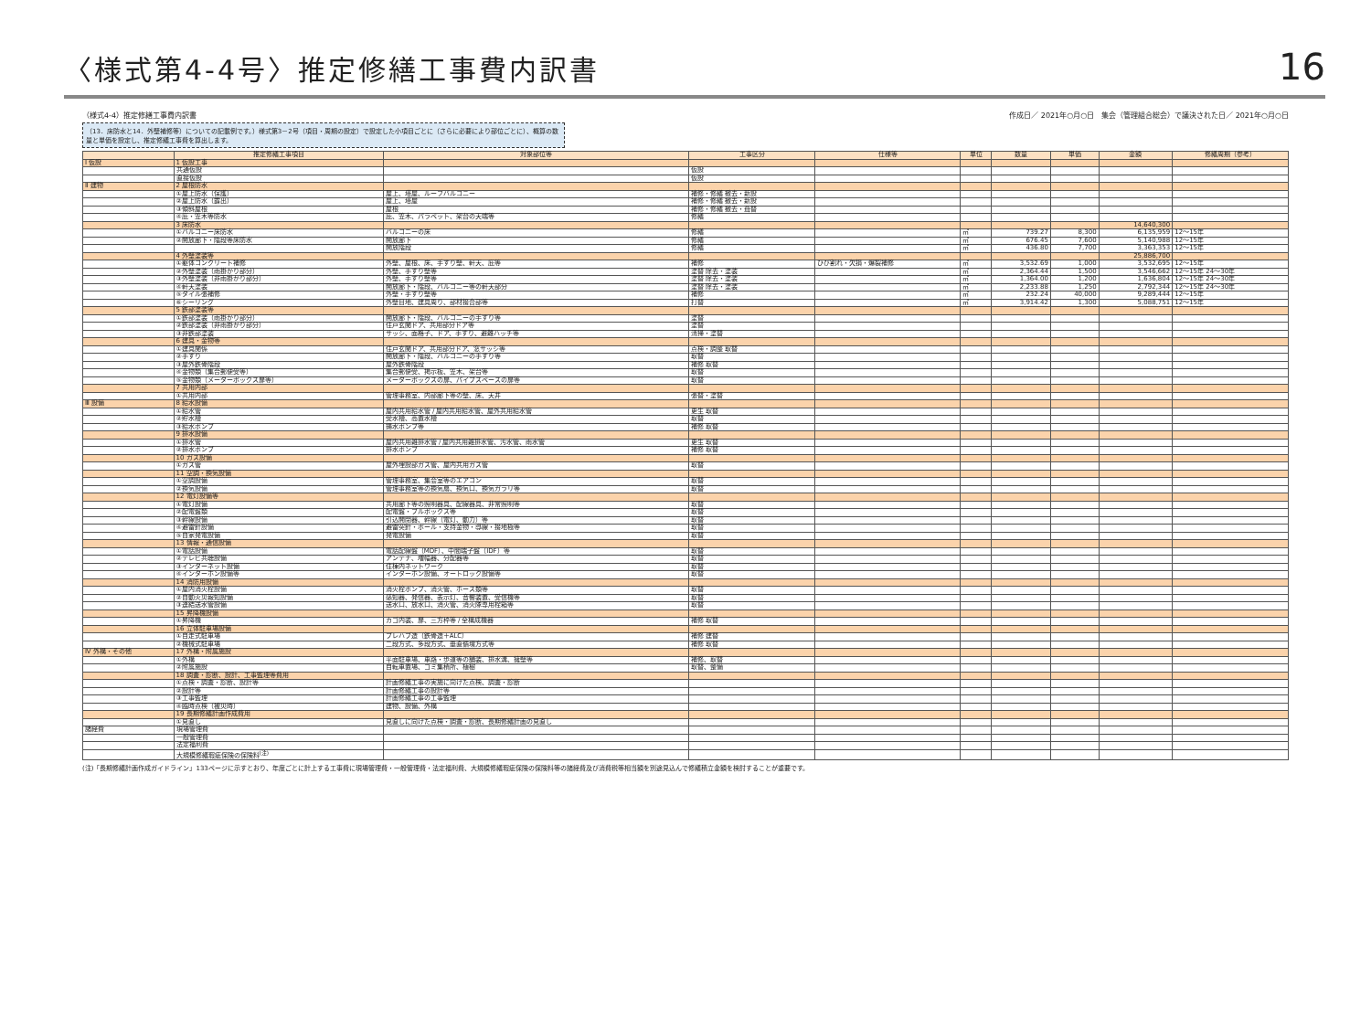〈様式第4-4号〉推定修繕工事費内訳書
16
（様式4-4）推定修繕工事費内訳書 作成日／ 2021年○月○日　集会（管理組合総会）で議決された日／ 2021年○月○日
（13．床防水と14．外壁補修等）についての記載例です。）様式第3－2号（項目・周期の設定）で設定した小項目ごとに（さらに必要により部位ごとに）、概算の数量と単価を設定し、推定修繕工事費を算出します。
| | 推定修繕工事項目 | 対象部位等 | 工事区分 | 仕様等 | 単位 | 数量 | 単価 | 金額 | 修繕周期（参考） |
| --- | --- | --- | --- | --- | --- | --- | --- | --- | --- |
| Ⅰ 仮設 | 1 仮設工事 | | | | | | | | |
| | 共通仮設 | | 仮設 | | | | | | |
| | 直接仮設 | | 仮設 | | | | | | |
| Ⅱ 建物 | 2 屋根防水 | | | | | | | | |
| | ①屋上防水（保護） | 屋上、塔屋、ルーフバルコニー | 補修・修繕 撤去・新設 | | | | | | |
| | ②屋上防水（露出） | 屋上、塔屋 | 補修・修繕 撤去・新設 | | | | | | |
| | ③傾斜屋根 | 屋根 | 補修・修繕 撤去・葺替 | | | | | | |
| | ④庇・笠木等防水 | 庇、笠木、パラペット、架台の天端等 | 修繕 | | | | | | |
| | 3 床防水 | | | | | | | 14,640,300 | |
| | ①バルコニー床防水 | バルコニーの床 | 修繕 | | ㎡ | 739.27 | 8,300 | 6,135,959 | 12～15年 |
| | ②開放廊下・階段等床防水 | 開放廊下 | 修繕 | | ㎡ | 676.45 | 7,600 | 5,140,988 | 12～15年 |
| | | 開放階段 | 修繕 | | ㎡ | 436.80 | 7,700 | 3,363,353 | 12～15年 |
| | 4 外壁塗装等 | | | | | | | 25,886,700 | |
| | ①躯体コンクリート補修 | 外壁、屋根、床、手すり壁、軒天、庇等 | 補修 | ひび割れ・欠損・爆裂補修 | ㎡ | 3,532.69 | 1,000 | 3,532,695 | 12～15年 |
| | ②外壁塗装（雨掛かり部分） | 外壁、手すり壁等 | 塗替 除去・塗装 | | ㎡ | 2,364.44 | 1,500 | 3,546,662 | 12～15年 24～30年 |
| | ③外壁塗装（非雨掛かり部分） | 外壁、手すり壁等 | 塗替 除去・塗装 | | ㎡ | 1,364.00 | 1,200 | 1,636,804 | 12～15年 24～30年 |
| | ④軒天塗装 | 開放廊下・階段、バルコニー等の軒天部分 | 塗替 除去・塗装 | | ㎡ | 2,233.88 | 1,250 | 2,792,344 | 12～15年 24～30年 |
| | ⑤タイル張補修 | 外壁・手すり壁等 | 補修 | | ㎡ | 232.24 | 40,000 | 9,289,444 | 12～15年 |
| | ⑥シーリング | 外壁目地、建具周り、部材接合部等 | 打替 | | ㎡ | 3,914.42 | 1,300 | 5,088,751 | 12～15年 |
| | 5 鉄部塗装等 | | | | | | | | |
| | ①鉄部塗装（雨掛かり部分） | 開放廊下・階段、バルコニーの手すり等 | 塗替 | | | | | | |
| | ②鉄部塗装（非雨掛かり部分） | 住戸玄関ドア、共用部分ドア等 | 塗替 | | | | | | |
| | ③非鉄部塗装 | サッシ、面格子、ドア、手すり、避難ハッチ等 | 清掃・塗替 | | | | | | |
| | 6 建具・金物等 | | | | | | | | |
| | ①建具関係 | 住戸玄関ドア、共用部分ドア、窓サッシ等 | 点検・調整 取替 | | | | | | |
| | ②手すり | 開放廊下・階段、バルコニーの手すり等 | 取替 | | | | | | |
| | ③屋外鉄骨階段 | 屋外鉄骨階段 | 補修 取替 | | | | | | |
| | ④金物類（集合郵便受等） | 集合郵便受、掲示板、笠木、架台等 | 取替 | | | | | | |
| | ⑤金物類（メーターボックス扉等） | メーターボックスの扉、パイプスペースの扉等 | 取替 | | | | | | |
| | 7 共用内部 | | | | | | | | |
| | ①共用内部 | 管理事務室、内部廊下等の壁、床、天井 | 張替・塗替 | | | | | | |
| Ⅲ 設備 | 8 給水設備 | | | | | | | | |
| | ①給水管 | 屋内共用給水管 / 屋内共用給水管、屋外共用給水管 | 更生 取替 | | | | | | |
| | ②貯水槽 | 受水槽、高置水槽 | 取替 | | | | | | |
| | ③給水ポンプ | 揚水ポンプ等 | 補修 取替 | | | | | | |
| | 9 排水設備 | | | | | | | | |
| | ①排水管 | 屋内共用雑排水管 / 屋内共用雑排水管、汚水管、雨水管 | 更生 取替 | | | | | | |
| | ②排水ポンプ | 排水ポンプ | 補修 取替 | | | | | | |
| | 10 ガス設備 | | | | | | | | |
| | ①ガス管 | 屋外埋設部ガス管、屋内共用ガス管 | 取替 | | | | | | |
| | 11 空調・換気設備 | | | | | | | | |
| | ①空調設備 | 管理事務室、集会室等のエアコン | 取替 | | | | | | |
| | ②換気設備 | 管理事務室等の換気扇、換気口、換気ガラリ等 | 取替 | | | | | | |
| | 12 電灯設備等 | | | | | | | | |
| | ①電灯設備 | 共用廊下等の照明器具、配線器具、非常照明等 | 取替 | | | | | | |
| | ②配電盤類 | 配電盤・プルボックス等 | 取替 | | | | | | |
| | ③幹線設備 | 引込開閉器、幹線（電灯、動力）等 | 取替 | | | | | | |
| | ④避雷針設備 | 避雷突針・ポール・支持金物・導線・接地極等 | 取替 | | | | | | |
| | ⑤自家発電設備 | 発電設備 | 取替 | | | | | | |
| | 13 情報・通信設備 | | | | | | | | |
| | ①電話設備 | 電話配線盤（MDF）、中間端子盤（IDF）等 | 取替 | | | | | | |
| | ②テレビ共聴設備 | アンテナ、増幅器、分配器等 | 取替 | | | | | | |
| | ③インターネット設備 | 住棟内ネットワーク | 取替 | | | | | | |
| | ④インターホン設備等 | インターホン設備、オートロック設備等 | 取替 | | | | | | |
| | 14 消防用設備 | | | | | | | | |
| | ①屋内消火栓設備 | 消火栓ポンプ、消火管、ホース類等 | 取替 | | | | | | |
| | ②自動火災報知設備 | 感知器、発信器、表示灯、音響装置、受信機等 | 取替 | | | | | | |
| | ③連結送水管設備 | 送水口、放水口、消火管、消火隊専用栓箱等 | 取替 | | | | | | |
| | 15 昇降機設備 | | | | | | | | |
| | ①昇降機 | カゴ内装、扉、三方枠等 / 全構成機器 | 補修 取替 | | | | | | |
| | 16 立体駐車場設備 | | | | | | | | |
| | ①自走式駐車場 | プレハブ造（鉄骨造＋ALC） | 補修 建替 | | | | | | |
| | ②機械式駐車場 | 二段方式、多段方式、垂直循環方式等 | 補修 取替 | | | | | | |
| Ⅳ 外構・その他 | 17 外構・附属施設 | | | | | | | | |
| | ①外構 | 平面駐車場、車路・歩道等の舗装、排水溝、擁壁等 | 補修、取替 | | | | | | |
| | ②附属施設 | 自転車置場、ゴミ集積所、植樹 | 取替、整備 | | | | | | |
| | 18 調査・診断、設計、工事監理等費用 | | | | | | | | |
| | ①点検・調査・診断、設計等 | 計画修繕工事の実施に向けた点検、調査・診断 | | | | | | | |
| | ②設計等 | 計画修繕工事の設計等 | | | | | | | |
| | ③工事監理 | 計画修繕工事の工事監理 | | | | | | | |
| | ④臨時点検（被災時） | 建物、設備、外構 | | | | | | | |
| | 19 長期修繕計画作成費用 | | | | | | | | |
| | ①見直し | 見直しに向けた点検・調査・診断、長期修繕計画の見直し | | | | | | | |
| 諸経費 | 現場管理費 | | | | | | | | |
| | 一般管理費 | | | | | | | | |
| | 法定福利費 | | | | | | | | |
| | 大規模修繕瑕疵保険の保険料<sup>(注)</sup> | | | | | | | | |
(注)「長期修繕計画作成ガイドライン」133ページに示すとおり、年度ごとに計上する工事費に現場管理費・一般管理費・法定福利費、大規模修繕瑕疵保険の保険料等の諸経費及び消費税等相当額を別途見込んで修繕積立金額を検討することが重要です。